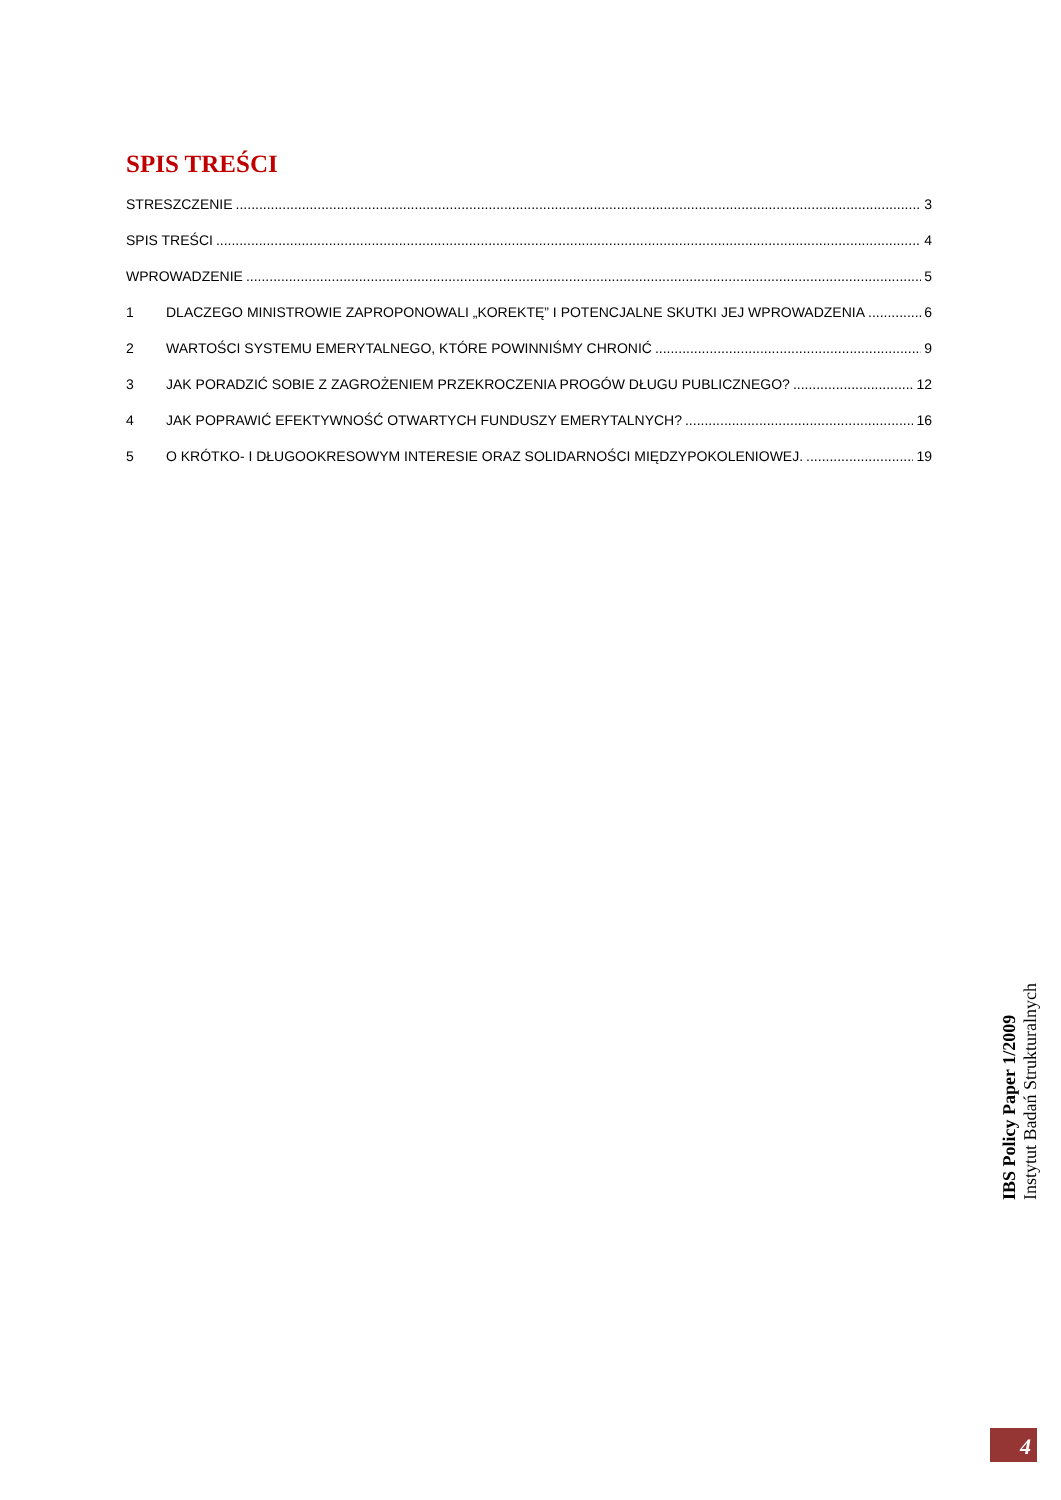SPIS TREŚCI
STRESZCZENIE 3
SPIS TREŚCI 4
WPROWADZENIE 5
1 DLACZEGO MINISTROWIE ZAPROPONOWALI „KOREKTĘ” I POTENCJALNE SKUTKI JEJ WPROWADZENIA 6
2 WARTOŚCI SYSTEMU EMERYTALNEGO, KTÓRE POWINNIŚMY CHRONIĆ 9
3 JAK PORADZIĆ SOBIE Z ZAGROŻENIEM PRZEKROCZENIA PROGÓW DŁUGU PUBLICZNEGO? 12
4 JAK POPRAWIĆ EFEKTYWNOŚĆ OTWARTYCH FUNDUSZY EMERYTALNYCH? 16
5 O KRÓTKO- I DŁUGOOKRESOWYM INTERESIE ORAZ SOLIDARNOŚCI MIĘDZYPOKOLENIOWEJ. 19
IBS Policy Paper 1/2009
Instytut Badań Strukturalnych
4